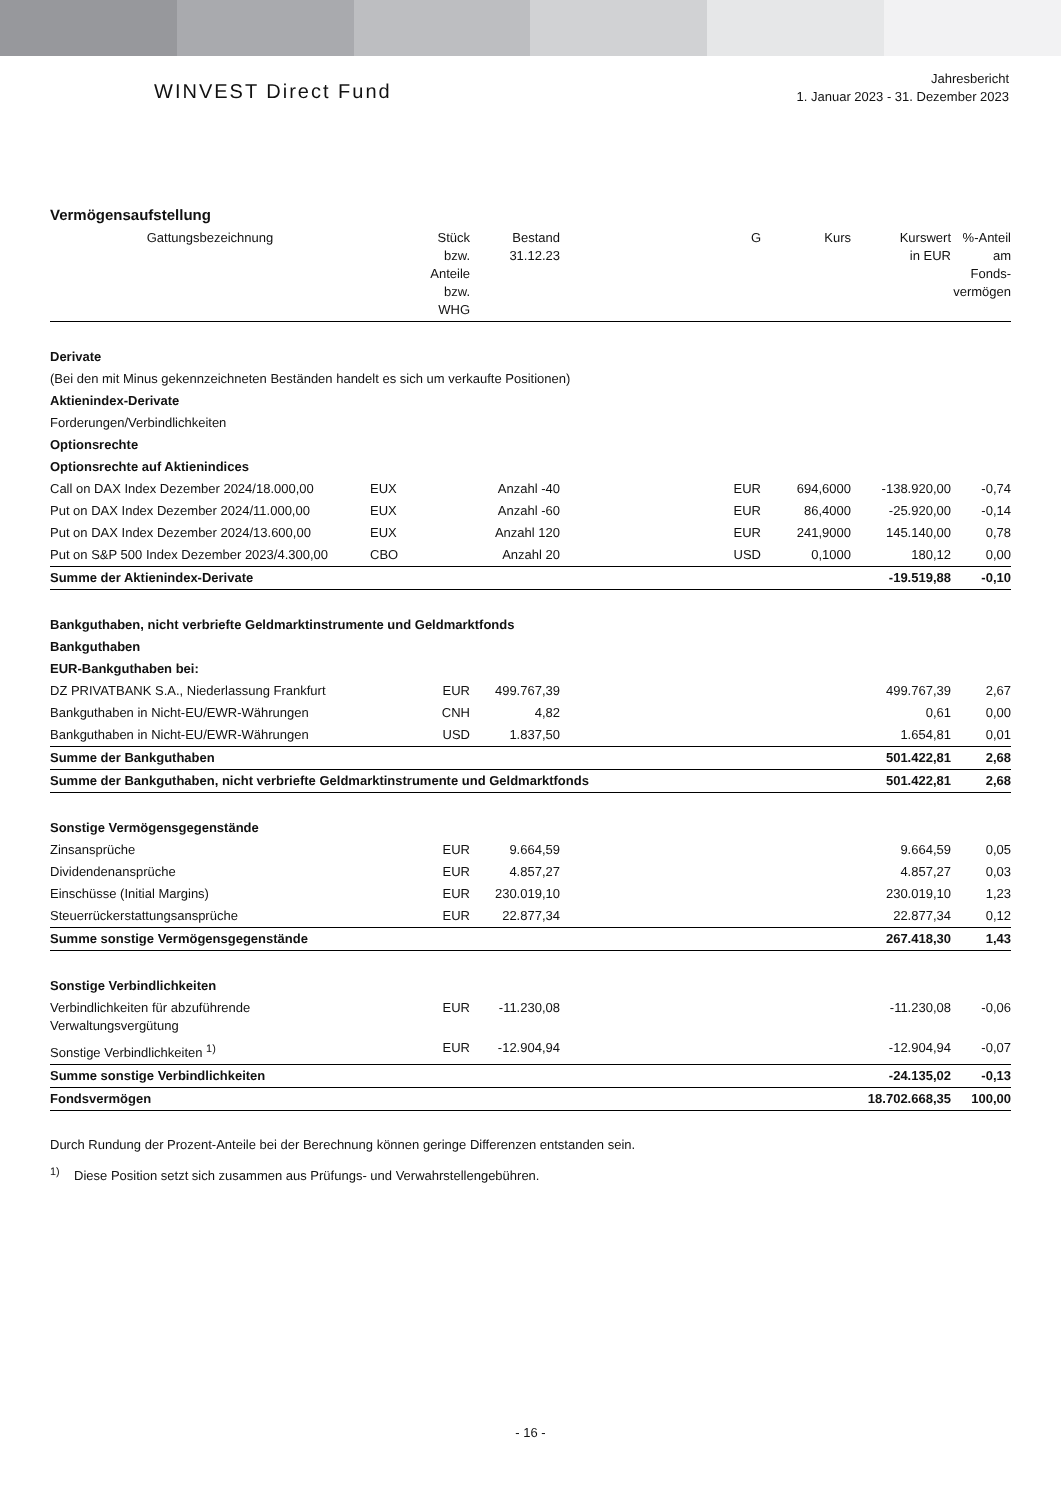WINVEST Direct Fund
Jahresbericht
1. Januar 2023 - 31. Dezember 2023
Vermögensaufstellung
| Gattungsbezeichnung | Stück bzw. Anteile bzw. WHG | Bestand 31.12.23 | | G | Kurs | Kurswert in EUR | %-Anteil am Fonds- vermögen |
| --- | --- | --- | --- | --- | --- | --- | --- |
| Derivate | | | | | | | |
| (Bei den mit Minus gekennzeichneten Beständen handelt es sich um verkaufte Positionen) | | | | | | | |
| Aktienindex-Derivate | | | | | | | |
| Forderungen/Verbindlichkeiten | | | | | | | |
| Optionsrechte | | | | | | | |
| Optionsrechte auf Aktienindices | | | | | | | |
| Call on DAX Index Dezember 2024/18.000,00 | EUX | Anzahl -40 | | EUR | 694,6000 | -138.920,00 | -0,74 |
| Put on DAX Index Dezember 2024/11.000,00 | EUX | Anzahl -60 | | EUR | 86,4000 | -25.920,00 | -0,14 |
| Put on DAX Index Dezember 2024/13.600,00 | EUX | Anzahl 120 | | EUR | 241,9000 | 145.140,00 | 0,78 |
| Put on S&P 500 Index Dezember 2023/4.300,00 | CBO | Anzahl 20 | | USD | 0,1000 | 180,12 | 0,00 |
| Summe der Aktienindex-Derivate | | | | | | -19.519,88 | -0,10 |
| Bankguthaben, nicht verbriefte Geldmarktinstrumente und Geldmarktfonds | | | | | | | |
| Bankguthaben | | | | | | | |
| EUR-Bankguthaben bei: | | | | | | | |
| DZ PRIVATBANK S.A., Niederlassung Frankfurt | EUR | 499.767,39 | | | | 499.767,39 | 2,67 |
| Bankguthaben in Nicht-EU/EWR-Währungen | CNH | 4,82 | | | | 0,61 | 0,00 |
| Bankguthaben in Nicht-EU/EWR-Währungen | USD | 1.837,50 | | | | 1.654,81 | 0,01 |
| Summe der Bankguthaben | | | | | | 501.422,81 | 2,68 |
| Summe der Bankguthaben, nicht verbriefte Geldmarktinstrumente und Geldmarktfonds | | | | | | 501.422,81 | 2,68 |
| Sonstige Vermögensgegenstände | | | | | | | |
| Zinsansprüche | EUR | 9.664,59 | | | | 9.664,59 | 0,05 |
| Dividendenansprüche | EUR | 4.857,27 | | | | 4.857,27 | 0,03 |
| Einschüsse (Initial Margins) | EUR | 230.019,10 | | | | 230.019,10 | 1,23 |
| Steuerrückerstattungsansprüche | EUR | 22.877,34 | | | | 22.877,34 | 0,12 |
| Summe sonstige Vermögensgegenstände | | | | | | 267.418,30 | 1,43 |
| Sonstige Verbindlichkeiten | | | | | | | |
| Verbindlichkeiten für abzuführende Verwaltungsvergütung | EUR | -11.230,08 | | | | -11.230,08 | -0,06 |
| Sonstige Verbindlichkeiten <sup>1)</sup> | EUR | -12.904,94 | | | | -12.904,94 | -0,07 |
| Summe sonstige Verbindlichkeiten | | | | | | -24.135,02 | -0,13 |
| Fondsvermögen | | | | | | 18.702.668,35 | 100,00 |
Durch Rundung der Prozent-Anteile bei der Berechnung können geringe Differenzen entstanden sein.
<sup>1)</sup> Diese Position setzt sich zusammen aus Prüfungs- und Verwahrstellengebühren.
- 16 -